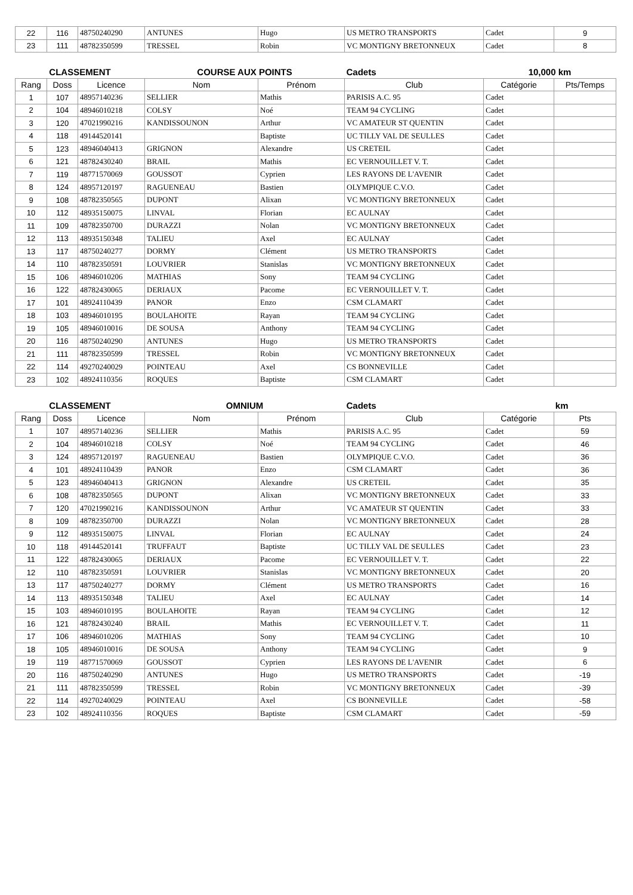| 22 | 116 | 48750240290 | ANTUNES | Hugo | US METRO TRANSPORTS | Cadet | 9 |
| 23 | 111 | 48782350599 | TRESSEL | Robin | VC MONTIGNY BRETONNEUX | Cadet | 8 |
| CLASSEMENT | | | COURSE AUX POINTS | | Cadets | 10,000 km | |
| --- | --- | --- | --- | --- | --- | --- | --- |
| Rang | Doss | Licence | Nom | Prénom | Club | Catégorie | Pts/Temps |
| 1 | 107 | 48957140236 | SELLIER | Mathis | PARISIS A.C. 95 | Cadet | |
| 2 | 104 | 48946010218 | COLSY | Noé | TEAM 94 CYCLING | Cadet | |
| 3 | 120 | 47021990216 | KANDISSOUNON | Arthur | VC AMATEUR ST QUENTIN | Cadet | |
| 4 | 118 | 49144520141 | | Baptiste | UC TILLY VAL DE SEULLES | Cadet | |
| 5 | 123 | 48946040413 | GRIGNON | Alexandre | US CRETEIL | Cadet | |
| 6 | 121 | 48782430240 | BRAIL | Mathis | EC VERNOUILLET V. T. | Cadet | |
| 7 | 119 | 48771570069 | GOUSSOT | Cyprien | LES RAYONS DE L'AVENIR | Cadet | |
| 8 | 124 | 48957120197 | RAGUENEAU | Bastien | OLYMPIQUE C.V.O. | Cadet | |
| 9 | 108 | 48782350565 | DUPONT | Alixan | VC MONTIGNY BRETONNEUX | Cadet | |
| 10 | 112 | 48935150075 | LINVAL | Florian | EC AULNAY | Cadet | |
| 11 | 109 | 48782350700 | DURAZZI | Nolan | VC MONTIGNY BRETONNEUX | Cadet | |
| 12 | 113 | 48935150348 | TALIEU | Axel | EC AULNAY | Cadet | |
| 13 | 117 | 48750240277 | DORMY | Clément | US METRO TRANSPORTS | Cadet | |
| 14 | 110 | 48782350591 | LOUVRIER | Stanislas | VC MONTIGNY BRETONNEUX | Cadet | |
| 15 | 106 | 48946010206 | MATHIAS | Sony | TEAM 94 CYCLING | Cadet | |
| 16 | 122 | 48782430065 | DERIAUX | Pacome | EC VERNOUILLET V. T. | Cadet | |
| 17 | 101 | 48924110439 | PANOR | Enzo | CSM CLAMART | Cadet | |
| 18 | 103 | 48946010195 | BOULAHOITE | Rayan | TEAM 94 CYCLING | Cadet | |
| 19 | 105 | 48946010016 | DE SOUSA | Anthony | TEAM 94 CYCLING | Cadet | |
| 20 | 116 | 48750240290 | ANTUNES | Hugo | US METRO TRANSPORTS | Cadet | |
| 21 | 111 | 48782350599 | TRESSEL | Robin | VC MONTIGNY BRETONNEUX | Cadet | |
| 22 | 114 | 49270240029 | POINTEAU | Axel | CS BONNEVILLE | Cadet | |
| 23 | 102 | 48924110356 | ROQUES | Baptiste | CSM CLAMART | Cadet | |
| CLASSEMENT | | | OMNIUM | | Cadets | km | |
| --- | --- | --- | --- | --- | --- | --- | --- |
| Rang | Doss | Licence | Nom | Prénom | Club | Catégorie | Pts |
| 1 | 107 | 48957140236 | SELLIER | Mathis | PARISIS A.C. 95 | Cadet | 59 |
| 2 | 104 | 48946010218 | COLSY | Noé | TEAM 94 CYCLING | Cadet | 46 |
| 3 | 124 | 48957120197 | RAGUENEAU | Bastien | OLYMPIQUE C.V.O. | Cadet | 36 |
| 4 | 101 | 48924110439 | PANOR | Enzo | CSM CLAMART | Cadet | 36 |
| 5 | 123 | 48946040413 | GRIGNON | Alexandre | US CRETEIL | Cadet | 35 |
| 6 | 108 | 48782350565 | DUPONT | Alixan | VC MONTIGNY BRETONNEUX | Cadet | 33 |
| 7 | 120 | 47021990216 | KANDISSOUNON | Arthur | VC AMATEUR ST QUENTIN | Cadet | 33 |
| 8 | 109 | 48782350700 | DURAZZI | Nolan | VC MONTIGNY BRETONNEUX | Cadet | 28 |
| 9 | 112 | 48935150075 | LINVAL | Florian | EC AULNAY | Cadet | 24 |
| 10 | 118 | 49144520141 | TRUFFAUT | Baptiste | UC TILLY VAL DE SEULLES | Cadet | 23 |
| 11 | 122 | 48782430065 | DERIAUX | Pacome | EC VERNOUILLET V. T. | Cadet | 22 |
| 12 | 110 | 48782350591 | LOUVRIER | Stanislas | VC MONTIGNY BRETONNEUX | Cadet | 20 |
| 13 | 117 | 48750240277 | DORMY | Clément | US METRO TRANSPORTS | Cadet | 16 |
| 14 | 113 | 48935150348 | TALIEU | Axel | EC AULNAY | Cadet | 14 |
| 15 | 103 | 48946010195 | BOULAHOITE | Rayan | TEAM 94 CYCLING | Cadet | 12 |
| 16 | 121 | 48782430240 | BRAIL | Mathis | EC VERNOUILLET V. T. | Cadet | 11 |
| 17 | 106 | 48946010206 | MATHIAS | Sony | TEAM 94 CYCLING | Cadet | 10 |
| 18 | 105 | 48946010016 | DE SOUSA | Anthony | TEAM 94 CYCLING | Cadet | 9 |
| 19 | 119 | 48771570069 | GOUSSOT | Cyprien | LES RAYONS DE L'AVENIR | Cadet | 6 |
| 20 | 116 | 48750240290 | ANTUNES | Hugo | US METRO TRANSPORTS | Cadet | -19 |
| 21 | 111 | 48782350599 | TRESSEL | Robin | VC MONTIGNY BRETONNEUX | Cadet | -39 |
| 22 | 114 | 49270240029 | POINTEAU | Axel | CS BONNEVILLE | Cadet | -58 |
| 23 | 102 | 48924110356 | ROQUES | Baptiste | CSM CLAMART | Cadet | -59 |